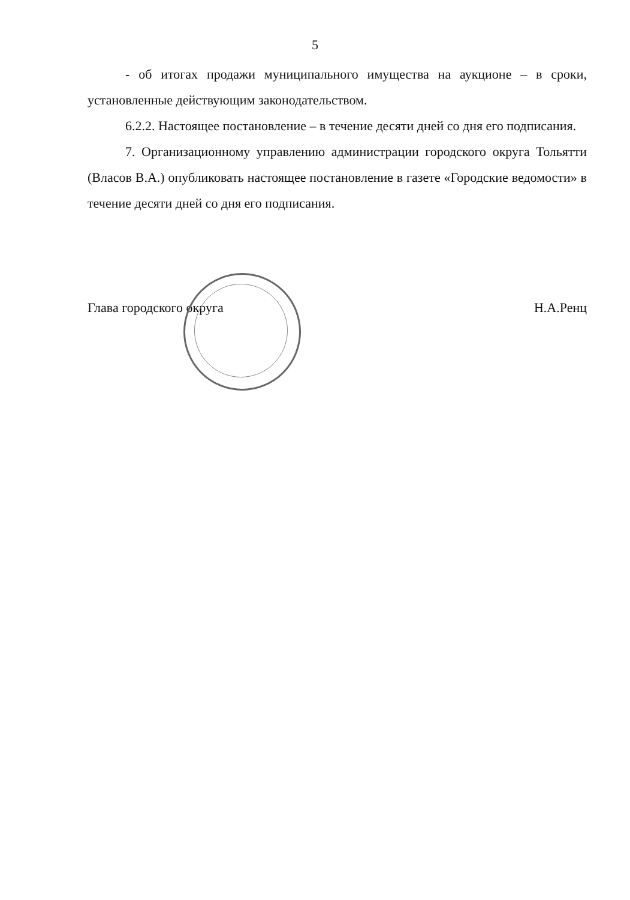5
- об итогах продажи муниципального имущества на аукционе – в сроки, установленные действующим законодательством.
6.2.2. Настоящее постановление – в течение десяти дней со дня его подписания.
7. Организационному управлению администрации городского округа Тольятти (Власов В.А.) опубликовать настоящее постановление в газете «Городские ведомости» в течение десяти дней со дня его подписания.
Глава городского округа Н.А.Ренц